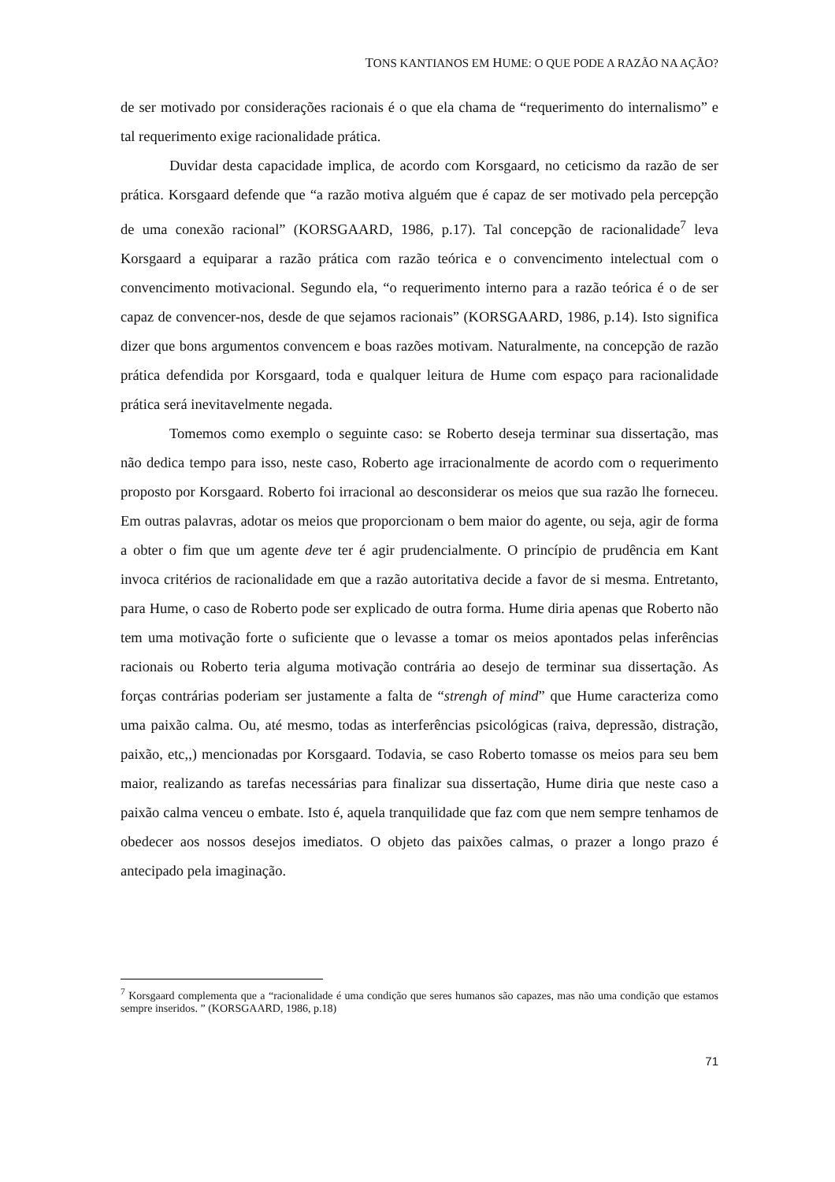TONS KANTIANOS EM HUME: O QUE PODE A RAZÃO NA AÇÃO?
de ser motivado por considerações racionais é o que ela chama de “requerimento do internalismo” e tal requerimento exige racionalidade prática.
Duvidar desta capacidade implica, de acordo com Korsgaard, no ceticismo da razão de ser prática. Korsgaard defende que “a razão motiva alguém que é capaz de ser motivado pela percepção de uma conexão racional” (KORSGAARD, 1986, p.17). Tal concepção de racionalidade<sup>7</sup> leva Korsgaard a equiparar a razão prática com razão teórica e o convencimento intelectual com o convencimento motivacional. Segundo ela, “o requerimento interno para a razão teórica é o de ser capaz de convencer-nos, desde de que sejamos racionais” (KORSGAARD, 1986, p.14). Isto significa dizer que bons argumentos convencem e boas razões motivam. Naturalmente, na concepção de razão prática defendida por Korsgaard, toda e qualquer leitura de Hume com espaço para racionalidade prática será inevitavelmente negada.
Tomemos como exemplo o seguinte caso: se Roberto deseja terminar sua dissertação, mas não dedica tempo para isso, neste caso, Roberto age irracionalmente de acordo com o requerimento proposto por Korsgaard. Roberto foi irracional ao desconsiderar os meios que sua razão lhe forneceu. Em outras palavras, adotar os meios que proporcionam o bem maior do agente, ou seja, agir de forma a obter o fim que um agente deve ter é agir prudencialmente. O princípio de prudência em Kant invoca critérios de racionalidade em que a razão autoritativa decide a favor de si mesma. Entretanto, para Hume, o caso de Roberto pode ser explicado de outra forma. Hume diria apenas que Roberto não tem uma motivação forte o suficiente que o levasse a tomar os meios apontados pelas inferências racionais ou Roberto teria alguma motivação contrária ao desejo de terminar sua dissertação. As forças contrárias poderiam ser justamente a falta de “strengh of mind” que Hume caracteriza como uma paixão calma. Ou, até mesmo, todas as interferências psicológicas (raiva, depressão, distração, paixão, etc,,) mencionadas por Korsgaard. Todavia, se caso Roberto tomasse os meios para seu bem maior, realizando as tarefas necessárias para finalizar sua dissertação, Hume diria que neste caso a paixão calma venceu o embate. Isto é, aquela tranquilidade que faz com que nem sempre tenhamos de obedecer aos nossos desejos imediatos. O objeto das paixões calmas, o prazer a longo prazo é antecipado pela imaginação.
<sup>7</sup> Korsgaard complementa que a “racionalidade é uma condição que seres humanos são capazes, mas não uma condição que estamos sempre inseridos. ” (KORSGAARD, 1986, p.18)
71